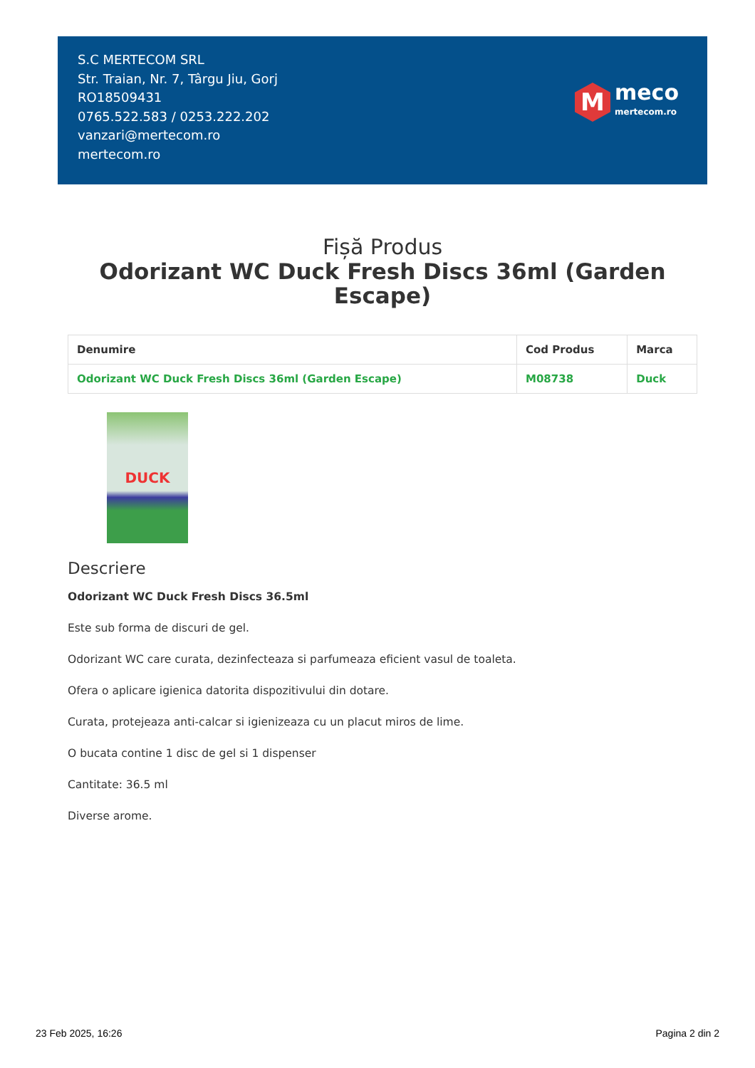S.C MERTECOM SRL
Str. Traian, Nr. 7, Târgu Jiu, Gorj
RO18509431
0765.522.583 / 0253.222.202
vanzari@mertecom.ro
mertecom.ro
M
meco
mertecom.ro
Fișă Produs
Odorizant WC Duck Fresh Discs 36ml (Garden Escape)
| Denumire | Cod Produs | Marca |
| --- | --- | --- |
| Odorizant WC Duck Fresh Discs 36ml (Garden Escape) | M08738 | Duck |
DUCK
Descriere
Odorizant WC Duck Fresh Discs 36.5ml
Este sub forma de discuri de gel.
Odorizant WC care curata, dezinfecteaza si parfumeaza eficient vasul de toaleta.
Ofera o aplicare igienica datorita dispozitivului din dotare.
Curata, protejeaza anti-calcar si igienizeaza cu un placut miros de lime.
O bucata contine 1 disc de gel si 1 dispenser
Cantitate: 36.5 ml
Diverse arome.
23 Feb 2025, 16:26 Pagina 2 din 2